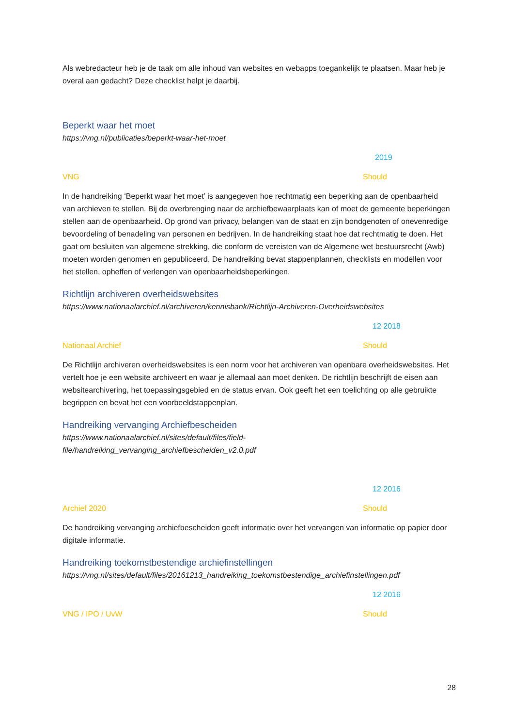Als webredacteur heb je de taak om alle inhoud van websites en webapps toegankelijk te plaatsen. Maar heb je overal aan gedacht? Deze checklist helpt je daarbij.
Beperkt waar het moet
https://vng.nl/publicaties/beperkt-waar-het-moet
2019
VNG Should
In de handreiking ‘Beperkt waar het moet’ is aangegeven hoe rechtmatig een beperking aan de openbaarheid van archieven te stellen. Bij de overbrenging naar de archiefbewaarplaats kan of moet de gemeente beperkingen stellen aan de openbaarheid. Op grond van privacy, belangen van de staat en zijn bondgenoten of onevenredige bevoordeling of benadeling van personen en bedrijven. In de handreiking staat hoe dat rechtmatig te doen. Het gaat om besluiten van algemene strekking, die conform de vereisten van de Algemene wet bestuursrecht (Awb) moeten worden genomen en gepubliceerd. De handreiking bevat stappenplannen, checklists en modellen voor het stellen, opheffen of verlengen van openbaarheidsbeperkingen.
Richtlijn archiveren overheidswebsites
https://www.nationaalarchief.nl/archiveren/kennisbank/Richtlijn-Archiveren-Overheidswebsites
12 2018
Nationaal Archief Should
De Richtlijn archiveren overheidswebsites is een norm voor het archiveren van openbare overheidswebsites. Het vertelt hoe je een website archiveert en waar je allemaal aan moet denken. De richtlijn beschrijft de eisen aan websitearchivering, het toepassingsgebied en de status ervan. Ook geeft het een toelichting op alle gebruikte begrippen en bevat het een voorbeeldstappenplan.
Handreiking vervanging Archiefbescheiden
https://www.nationaalarchief.nl/sites/default/files/field-
file/handreiking_vervanging_archiefbescheiden_v2.0.pdf
12 2016
Archief 2020 Should
De handreiking vervanging archiefbescheiden geeft informatie over het vervangen van informatie op papier door digitale informatie.
Handreiking toekomstbestendige archiefinstellingen
https://vng.nl/sites/default/files/20161213_handreiking_toekomstbestendige_archiefinstellingen.pdf
12 2016
VNG / IPO / UvW Should
28